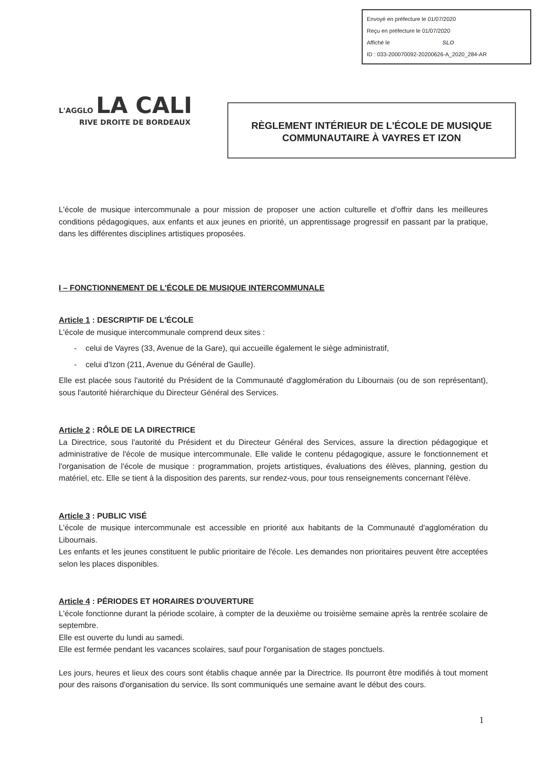Envoyé en préfecture le 01/07/2020
Reçu en préfecture le 01/07/2020
Affiché le SLO
ID : 033-200070092-20200626-A_2020_284-AR
L'AGGLO LA CALI
RIVE DROITE DE BORDEAUX
RÈGLEMENT INTÉRIEUR DE L'ÉCOLE DE MUSIQUE
COMMUNAUTAIRE À VAYRES ET IZON
L'école de musique intercommunale a pour mission de proposer une action culturelle et d'offrir dans les meilleures conditions pédagogiques, aux enfants et aux jeunes en priorité, un apprentissage progressif en passant par la pratique, dans les différentes disciplines artistiques proposées.
I – FONCTIONNEMENT DE L'ÉCOLE DE MUSIQUE INTERCOMMUNALE
Article 1 : DESCRIPTIF DE L'ÉCOLE
L'école de musique intercommunale comprend deux sites :
- celui de Vayres (33, Avenue de la Gare), qui accueille également le siège administratif,
- celui d'Izon (211, Avenue du Général de Gaulle).
Elle est placée sous l'autorité du Président de la Communauté d'agglomération du Libournais (ou de son représentant), sous l'autorité hiérarchique du Directeur Général des Services.
Article 2 : RÔLE DE LA DIRECTRICE
La Directrice, sous l'autorité du Président et du Directeur Général des Services, assure la direction pédagogique et administrative de l'école de musique intercommunale. Elle valide le contenu pédagogique, assure le fonctionnement et l'organisation de l'école de musique : programmation, projets artistiques, évaluations des élèves, planning, gestion du matériel, etc. Elle se tient à la disposition des parents, sur rendez-vous, pour tous renseignements concernant l'élève.
Article 3 : PUBLIC VISÉ
L'école de musique intercommunale est accessible en priorité aux habitants de la Communauté d'agglomération du Libournais.
Les enfants et les jeunes constituent le public prioritaire de l'école. Les demandes non prioritaires peuvent être acceptées selon les places disponibles.
Article 4 : PÉRIODES ET HORAIRES D'OUVERTURE
L'école fonctionne durant la période scolaire, à compter de la deuxième ou troisième semaine après la rentrée scolaire de septembre.
Elle est ouverte du lundi au samedi.
Elle est fermée pendant les vacances scolaires, sauf pour l'organisation de stages ponctuels.
Les jours, heures et lieux des cours sont établis chaque année par la Directrice. Ils pourront être modifiés à tout moment pour des raisons d'organisation du service. Ils sont communiqués une semaine avant le début des cours.
1